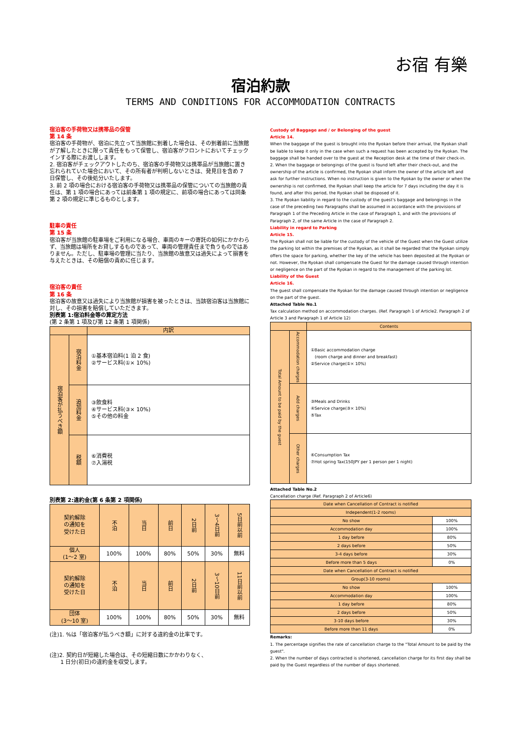お宿 有樂
宿泊約款
TERMS AND CONDITIONS FOR ACCOMMODATION CONTRACTS
宿泊客の手荷物又は携帯品の保管
第 14 条
宿泊客の手荷物が、宿泊に先立って当旅館に到着した場合は、その到着前に当旅館が了解したときに限って責任をもって保管し、宿泊客がフロントにおいてチェックインする際にお渡しします。
2. 宿泊客がチェックアウトしたのち、宿泊客の手荷物又は携帯品が当旅館に置き忘れられていた場合において、その所有者が判明しないときは、発見日を含め 7 日保管し、その後処分いたします。
3. 前 2 項の場合における宿泊客の手荷物又は携帯品の保管についての当旅館の責任は、第 1 項の場合にあっては前条第 1 項の規定に、前項の場合にあっては同条第 2 項の規定に準じるものとします。
駐車の責任
第 15 条
宿泊客が当旅館の駐車場をご利用になる場合、車両のキーの寄託の如何にかかわらず、当旅館は場所をお貸しするものであって、車両の管理責任まで負うものではありません。ただし、駐車場の管理に当たり、当旅館の故意又は過失によって損害を与えたときは、その賠償の責めに任じます。
宿泊客の責任
第 16 条
宿泊客の故意又は過失により当旅館が損害を被ったときは、当該宿泊客は当旅館に対し、その損害を賠償していただきます。
別表第 1:宿泊料金等の算定方法
(第 2 条第 1 項及び第 12 条第 1 項関係)
| | | 内訳 |
| 宿泊客が払うべき額 | 宿泊料金 | ①基本宿泊料(1 泊 2 食) ②サービス料(①× 10%) |
| | 追加料金 | ③飲食料 ④サービス料(③× 10%) ⑤その他の料金 |
| | 税額 | ⑥消費税 ⑦入湯税 |
別表第 2:違約金(第 6 条第 2 項関係)
| 契約解除 の通知を 受けた日 | 不泊 | 当日 | 前日 | 2日前 | 3〜4日前 | 5日前以前 |
| 個人 (1〜2 室) | 100% | 100% | 80% | 50% | 30% | 無料 |
| 契約解除 の通知を 受けた日 | 不泊 | 当日 | 前日 | 2日前 | 3〜10日前 | 11日前以前 |
| 団体 (3〜10 室) | 100% | 100% | 80% | 50% | 30% | 無料 |
(注)1. %は「宿泊客が払うべき額」に対する違約金の比率です。
(注)2. 契約日が短縮した場合は、その短縮日数にかかわりなく、
　　1 日分(初日)の違約金を収受します。
Custody of Baggage and / or Belonging of the guest
Article 14.
When the baggage of the guest is brought into the Ryokan before their arrival, the Ryokan shall be liable to keep it only in the case when such a request has been accepted by the Ryokan. The baggage shall be handed over to the guest at the Reception desk at the time of their check-in.
2. When the baggage or belongings of the guest is found left after their check-out, and the ownership of the article is confirmed, the Ryokan shall inform the owner of the article left and ask for further instructions. When no instruction is given to the Ryokan by the owner or when the ownership is not confirmed, the Ryokan shall keep the article for 7 days including the day it is found, and after this period, the Ryokan shall be disposed of it.
3. The Ryokan liability in regard to the custody of the guest's baggage and belongings in the case of the preceding two Paragraphs shall be assumed in accordance with the provisions of Paragraph 1 of the Preceding Article in the case of Paragraph 1, and with the provisions of Paragraph 2, of the same Article in the case of Paragraph 2.
Liability in regard to Parking
Article 15.
The Ryokan shall not be liable for the custody of the vehicle of the Guest when the Guest utilize the parking lot within the premises of the Ryokan, as it shall be regarded that the Ryokan simply offers the space for parking, whether the key of the vehicle has been deposited at the Ryokan or not. However, the Ryokan shall compensate the Guest for the damage caused through intention or negligence on the part of the Ryokan in regard to the management of the parking lot.
Liability of the Guest
Article 16.
The guest shall compensate the Ryokan for the damage caused through intention or negligence on the part of the guest.
Attached Table No.1
Tax calculation method on accommodation charges. (Ref. Paragraph 1 of Article2. Paragraph 2 of Article 3 and Paragraph 1 of Article 12)
| | | Contents |
| Total Amount to be paid by the guest | Accommodation charges | ①Basic accommodation charge (room charge and dinner and breakfast) ②Service charge(①× 10%) |
| | Add charges | ③Meals and Drinks ④Service charge(③× 10%) ⑤Tax |
| | Other charges | ⑥Consumption Tax ⑦Hot spring Tax(150JPY per 1 person per 1 night) |
Attached Table No.2
Cancellation charge (Ref. Paragraph 2 of Article6)
| Date when Cancellation of Contract is notified | |
| Independent(1-2 rooms) | |
| No show | 100% |
| Accommodation day | 100% |
| 1 day before | 80% |
| 2 days before | 50% |
| 3-4 days before | 30% |
| Before more than 5 days | 0% |
| Date when Cancellation of Contract is notified | |
| Group(3-10 rooms) | |
| No show | 100% |
| Accommodation day | 100% |
| 1 day before | 80% |
| 2 days before | 50% |
| 3-10 days before | 30% |
| Before more than 11 days | 0% |
Remarks:
1. The percentage signifies the rate of cancellation charge to the "Total Amount to be paid by the guest".
2. When the number of days contracted is shortened, cancellation charge for its first day shall be paid by the Guest regardless of the number of days shortened.